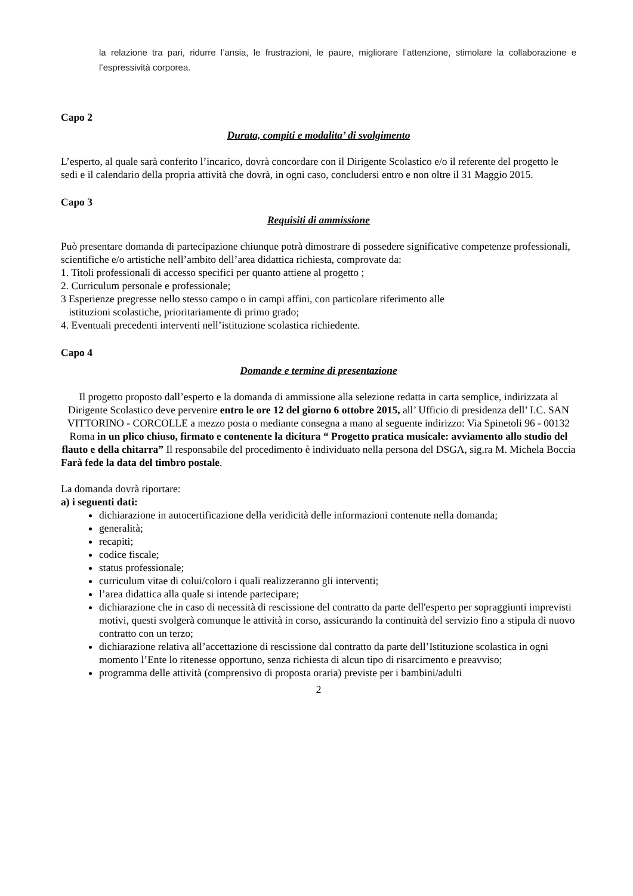la relazione tra pari, ridurre l’ansia, le frustrazioni, le paure, migliorare l’attenzione, stimolare la collaborazione e l’espressività corporea.
Capo 2
Durata, compiti e modalita’ di svolgimento
L’esperto, al quale sarà conferito l’incarico, dovrà concordare con il Dirigente Scolastico e/o il referente del progetto le sedi e il calendario della propria attività che dovrà, in ogni caso, concludersi entro e non oltre il 31 Maggio 2015.
Capo 3
Requisiti di ammissione
Può presentare domanda di partecipazione chiunque potrà dimostrare di possedere significative competenze professionali, scientifiche e/o artistiche nell’ambito dell’area didattica richiesta, comprovate da:
1. Titoli professionali di accesso specifici per quanto attiene al progetto ;
2. Curriculum personale e professionale;
3 Esperienze pregresse nello stesso campo o in campi affini, con particolare riferimento alle
istituzioni scolastiche, prioritariamente di primo grado;
4. Eventuali precedenti interventi nell’istituzione scolastica richiedente.
Capo 4
Domande e termine di presentazione
Il progetto proposto dall’esperto e la domanda di ammissione alla selezione redatta in carta semplice, indirizzata al Dirigente Scolastico deve pervenire entro le ore 12 del giorno 6 ottobre 2015, all’ Ufficio di presidenza dell’ I.C. SAN VITTORINO - CORCOLLE a mezzo posta o mediante consegna a mano al seguente indirizzo: Via Spinetoli 96 - 00132 Roma in un plico chiuso, firmato e contenente la dicitura “ Progetto pratica musicale: avviamento allo studio del flauto e della chitarra” Il responsabile del procedimento è individuato nella persona del DSGA, sig.ra M. Michela Boccia
Farà fede la data del timbro postale.
La domanda dovrà riportare:
a) i seguenti dati:
dichiarazione in autocertificazione della veridicità delle informazioni contenute nella domanda;
generalità;
recapiti;
codice fiscale;
status professionale;
curriculum vitae di colui/coloro i quali realizzeranno gli interventi;
l’area didattica alla quale si intende partecipare;
dichiarazione che in caso di necessità di rescissione del contratto da parte dell'esperto per sopraggiunti imprevisti motivi, questi svolgerà comunque le attività in corso, assicurando la continuità del servizio fino a stipula di nuovo contratto con un terzo;
dichiarazione relativa all’accettazione di rescissione dal contratto da parte dell’Istituzione scolastica in ogni momento l’Ente lo ritenesse opportuno, senza richiesta di alcun tipo di risarcimento e preavviso;
programma delle attività (comprensivo di proposta oraria) previste per i bambini/adulti
2